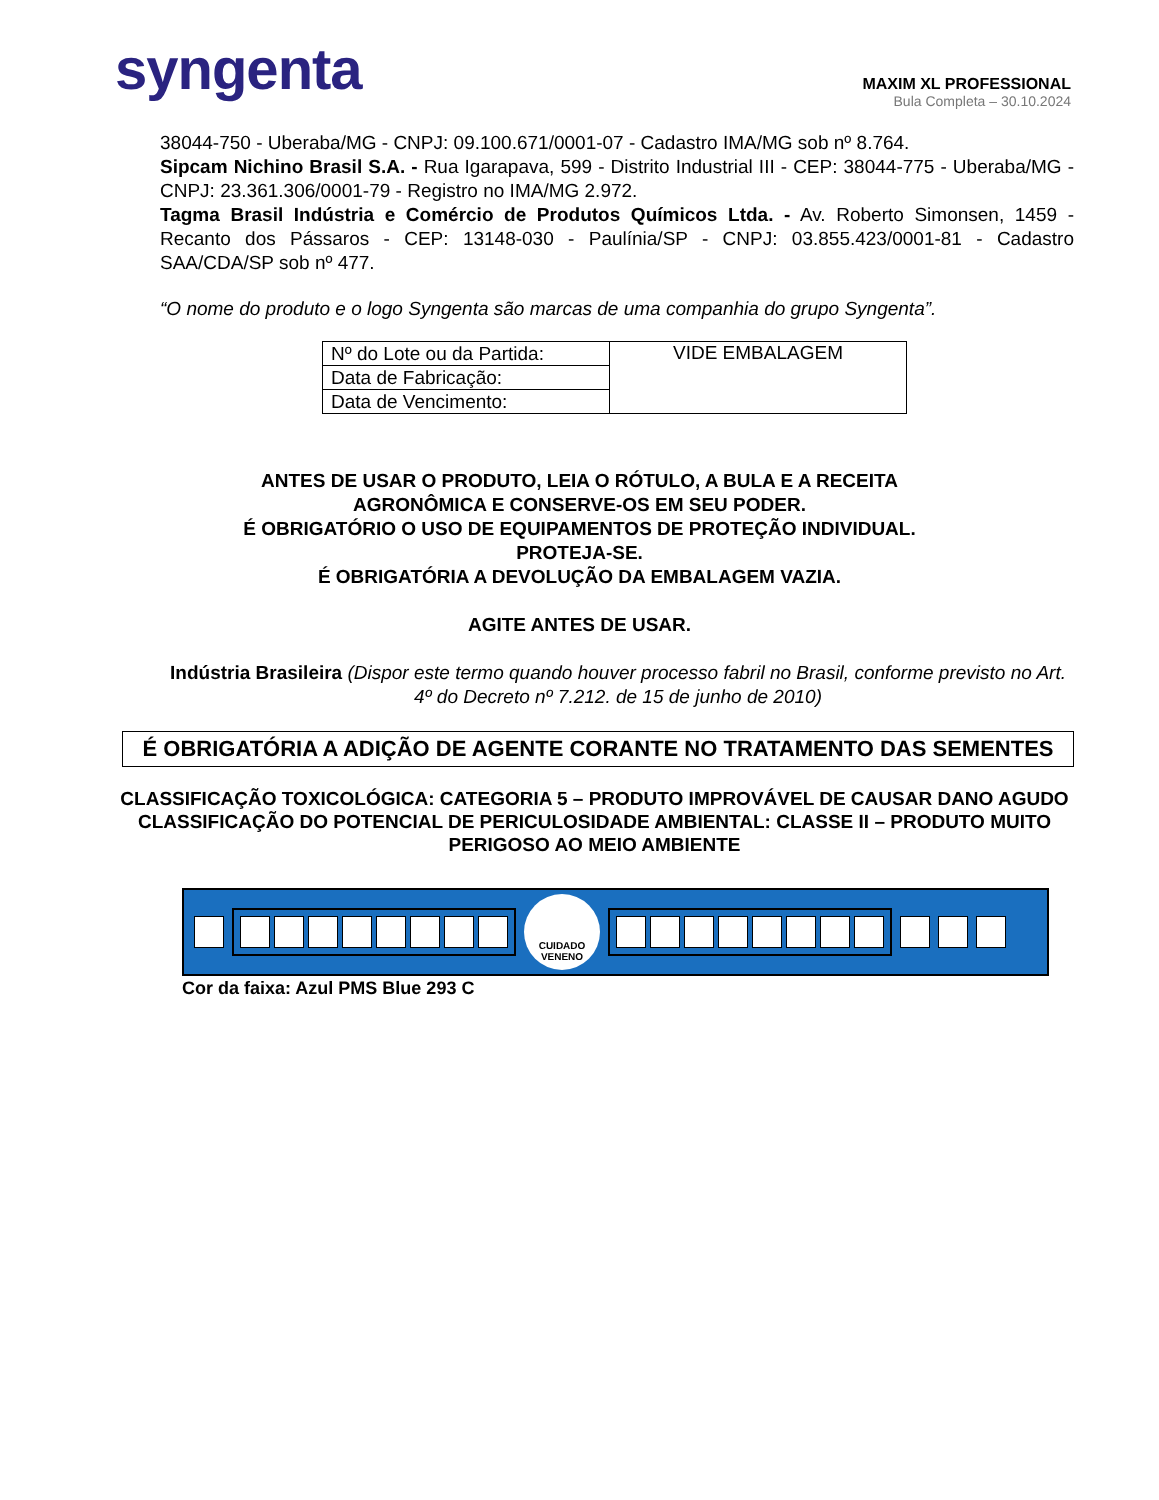syngenta
MAXIM XL PROFESSIONAL
Bula Completa – 30.10.2024
38044-750 - Uberaba/MG - CNPJ: 09.100.671/0001-07 - Cadastro IMA/MG sob nº 8.764.
Sipcam Nichino Brasil S.A. - Rua Igarapava, 599 - Distrito Industrial III - CEP: 38044-775 - Uberaba/MG - CNPJ: 23.361.306/0001-79 - Registro no IMA/MG 2.972.
Tagma Brasil Indústria e Comércio de Produtos Químicos Ltda. - Av. Roberto Simonsen, 1459 - Recanto dos Pássaros - CEP: 13148-030 - Paulínia/SP - CNPJ: 03.855.423/0001-81 - Cadastro SAA/CDA/SP sob nº 477.
“O nome do produto e o logo Syngenta são marcas de uma companhia do grupo Syngenta”.
| Nº do Lote ou da Partida: | VIDE EMBALAGEM |
| Data de Fabricação: | |
| Data de Vencimento: | |
ANTES DE USAR O PRODUTO, LEIA O RÓTULO, A BULA E A RECEITA
AGRONÔMICA E CONSERVE-OS EM SEU PODER.
É OBRIGATÓRIO O USO DE EQUIPAMENTOS DE PROTEÇÃO INDIVIDUAL.
PROTEJA-SE.
É OBRIGATÓRIA A DEVOLUÇÃO DA EMBALAGEM VAZIA.
AGITE ANTES DE USAR.
Indústria Brasileira (Dispor este termo quando houver processo fabril no Brasil, conforme previsto no Art. 4º do Decreto nº 7.212. de 15 de junho de 2010)
É OBRIGATÓRIA A ADIÇÃO DE AGENTE CORANTE NO TRATAMENTO DAS SEMENTES
CLASSIFICAÇÃO TOXICOLÓGICA: CATEGORIA 5 – PRODUTO IMPROVÁVEL DE CAUSAR DANO AGUDO
CLASSIFICAÇÃO DO POTENCIAL DE PERICULOSIDADE AMBIENTAL: CLASSE II – PRODUTO MUITO PERIGOSO AO MEIO AMBIENTE
CUIDADO
VENENO
Cor da faixa: Azul PMS Blue 293 C